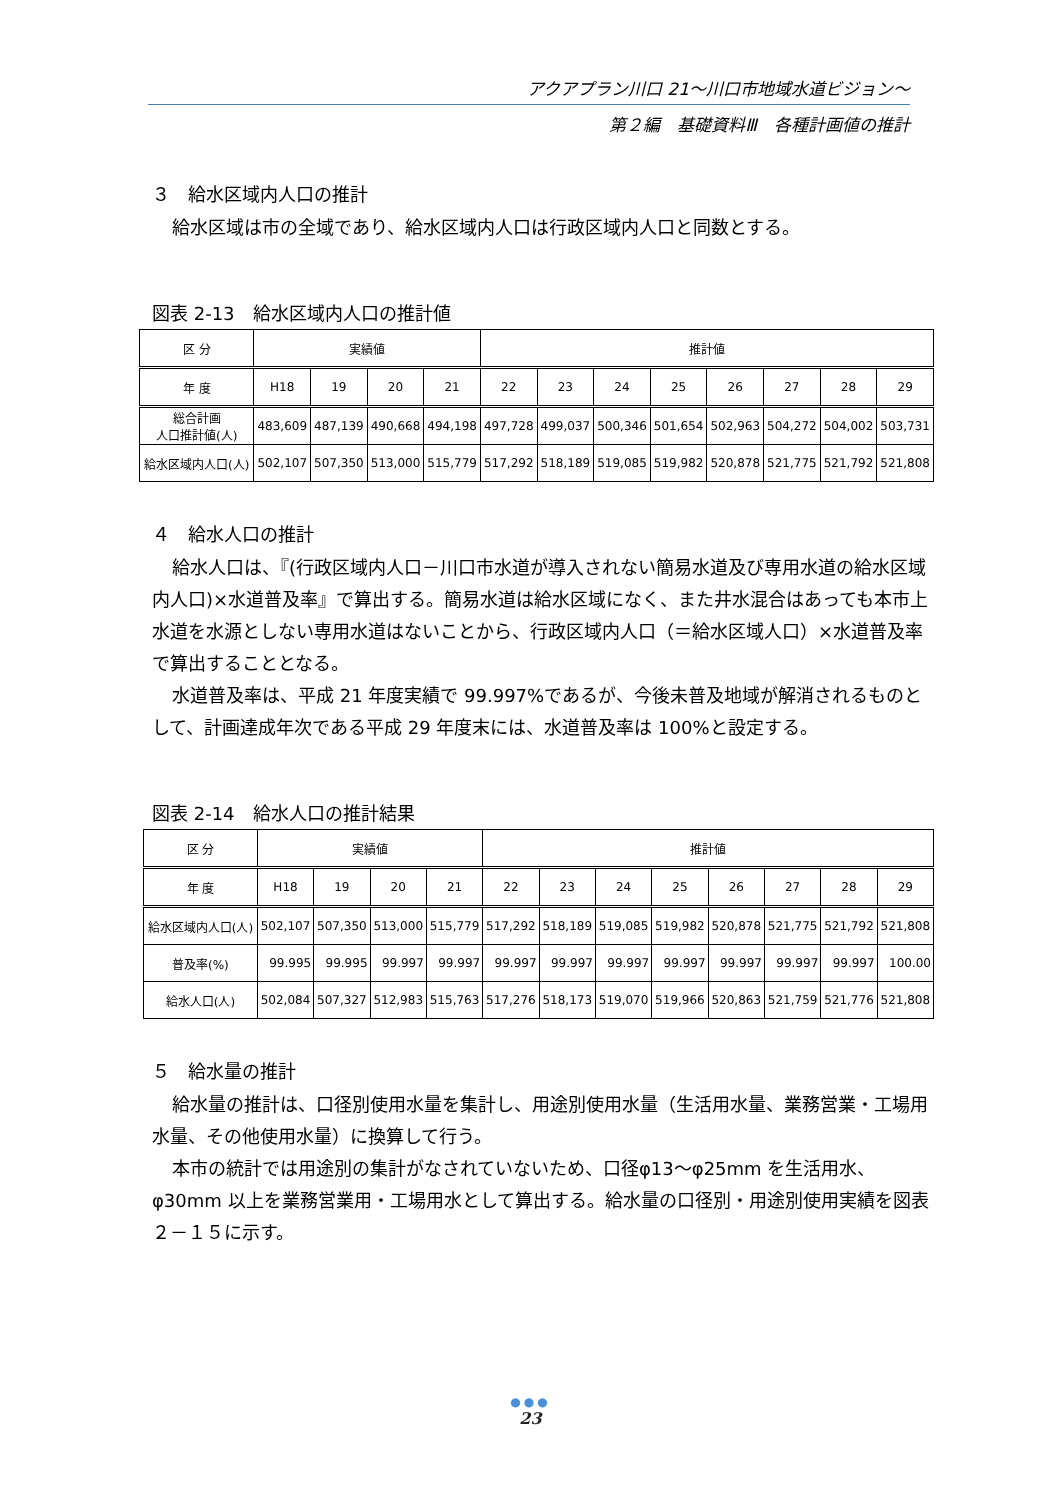アクアプラン川口 21～川口市地域水道ビジョン～
第２編　基礎資料Ⅲ　各種計画値の推計
３　給水区域内人口の推計
給水区域は市の全域であり、給水区域内人口は行政区域内人口と同数とする。
図表 2-13　給水区域内人口の推計値
| 区 分 | 実績値 | | | | 推計値 | | | | | | | |
| --- | --- | --- | --- | --- | --- | --- | --- | --- | --- | --- | --- | --- |
| 年 度 | H18 | 19 | 20 | 21 | 22 | 23 | 24 | 25 | 26 | 27 | 28 | 29 |
| 総合計画 人口推計値(人) | 483,609 | 487,139 | 490,668 | 494,198 | 497,728 | 499,037 | 500,346 | 501,654 | 502,963 | 504,272 | 504,002 | 503,731 |
| 給水区域内人口(人) | 502,107 | 507,350 | 513,000 | 515,779 | 517,292 | 518,189 | 519,085 | 519,982 | 520,878 | 521,775 | 521,792 | 521,808 |
４　給水人口の推計
給水人口は、『(行政区域内人口－川口市水道が導入されない簡易水道及び専用水道の給水区域内人口)×水道普及率』で算出する。簡易水道は給水区域になく、また井水混合はあっても本市上水道を水源としない専用水道はないことから、行政区域内人口（＝給水区域人口）×水道普及率で算出することとなる。
水道普及率は、平成 21 年度実績で 99.997%であるが、今後未普及地域が解消されるものとして、計画達成年次である平成 29 年度末には、水道普及率は 100%と設定する。
図表 2-14　給水人口の推計結果
| 区 分 | 実績値 | | | | 推計値 | | | | | | | |
| --- | --- | --- | --- | --- | --- | --- | --- | --- | --- | --- | --- | --- |
| 年 度 | H18 | 19 | 20 | 21 | 22 | 23 | 24 | 25 | 26 | 27 | 28 | 29 |
| 給水区域内人口(人) | 502,107 | 507,350 | 513,000 | 515,779 | 517,292 | 518,189 | 519,085 | 519,982 | 520,878 | 521,775 | 521,792 | 521,808 |
| 普及率(%) | 99.995 | 99.995 | 99.997 | 99.997 | 99.997 | 99.997 | 99.997 | 99.997 | 99.997 | 99.997 | 99.997 | 100.00 |
| 給水人口(人) | 502,084 | 507,327 | 512,983 | 515,763 | 517,276 | 518,173 | 519,070 | 519,966 | 520,863 | 521,759 | 521,776 | 521,808 |
５　給水量の推計
給水量の推計は、口径別使用水量を集計し、用途別使用水量（生活用水量、業務営業・工場用水量、その他使用水量）に換算して行う。
本市の統計では用途別の集計がなされていないため、口径φ13～φ25mm を生活用水、φ30mm 以上を業務営業用・工場用水として算出する。給水量の口径別・用途別使用実績を図表２－１５に示す。
●●●
23